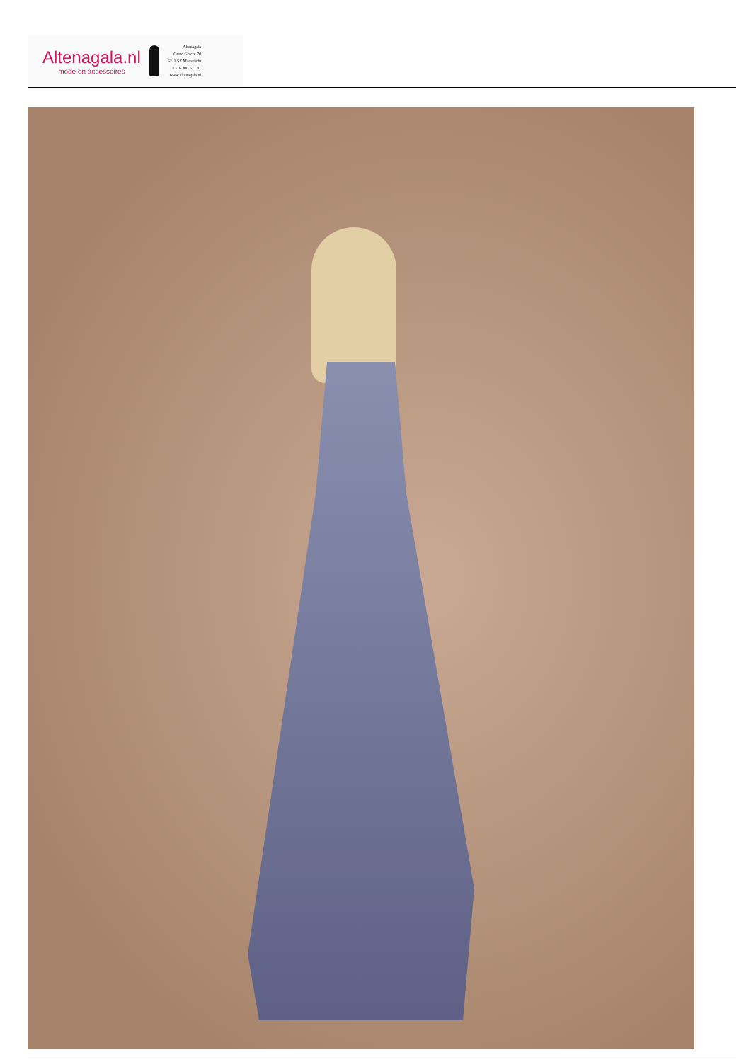Altenagala.nl
mode en accessoires
Altenagala
Grote Gracht 70
6211 SZ Maastricht
+316 300 671 81
www.altenagala.nl